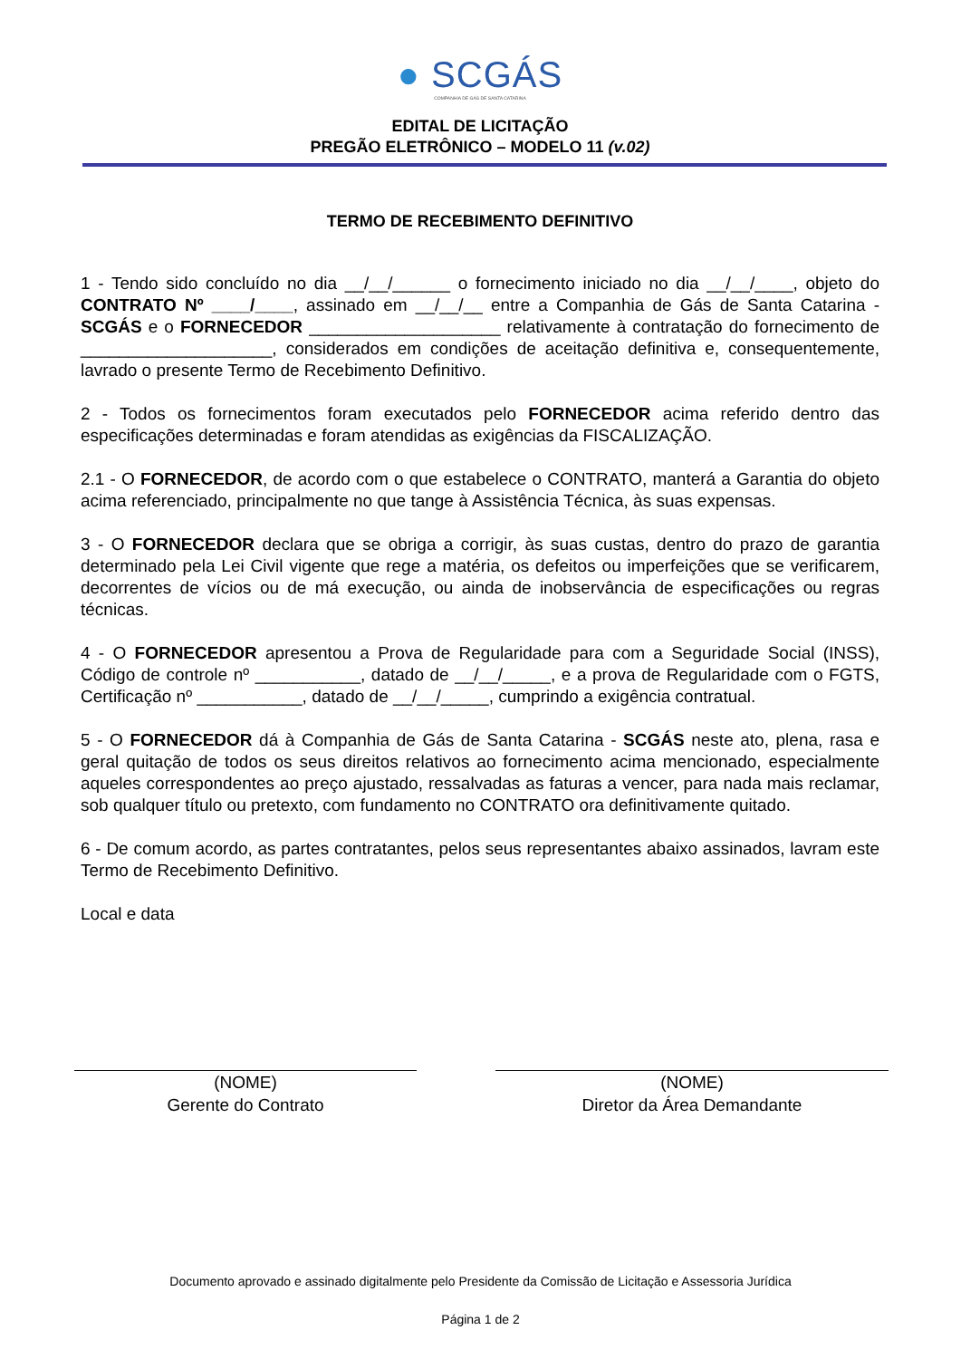● SCGÁS
COMPANHIA DE GÁS DE SANTA CATARINA
EDITAL DE LICITAÇÃO
PREGÃO ELETRÔNICO – MODELO 11 (v.02)
TERMO DE RECEBIMENTO DEFINITIVO
1 - Tendo sido concluído no dia __/__/______ o fornecimento iniciado no dia __/__/____, objeto do CONTRATO Nº ____/____, assinado em __/__/__ entre a Companhia de Gás de Santa Catarina - SCGÁS e o FORNECEDOR ____________________ relativamente à contratação do fornecimento de ____________________, considerados em condições de aceitação definitiva e, consequentemente, lavrado o presente Termo de Recebimento Definitivo.
2 - Todos os fornecimentos foram executados pelo FORNECEDOR acima referido dentro das especificações determinadas e foram atendidas as exigências da FISCALIZAÇÃO.
2.1 - O FORNECEDOR, de acordo com o que estabelece o CONTRATO, manterá a Garantia do objeto acima referenciado, principalmente no que tange à Assistência Técnica, às suas expensas.
3 - O FORNECEDOR declara que se obriga a corrigir, às suas custas, dentro do prazo de garantia determinado pela Lei Civil vigente que rege a matéria, os defeitos ou imperfeições que se verificarem, decorrentes de vícios ou de má execução, ou ainda de inobservância de especificações ou regras técnicas.
4 - O FORNECEDOR apresentou a Prova de Regularidade para com a Seguridade Social (INSS), Código de controle nº ___________, datado de __/__/_____, e a prova de Regularidade com o FGTS, Certificação nº ___________, datado de __/__/_____, cumprindo a exigência contratual.
5 - O FORNECEDOR dá à Companhia de Gás de Santa Catarina - SCGÁS neste ato, plena, rasa e geral quitação de todos os seus direitos relativos ao fornecimento acima mencionado, especialmente aqueles correspondentes ao preço ajustado, ressalvadas as faturas a vencer, para nada mais reclamar, sob qualquer título ou pretexto, com fundamento no CONTRATO ora definitivamente quitado.
6 - De comum acordo, as partes contratantes, pelos seus representantes abaixo assinados, lavram este Termo de Recebimento Definitivo.
Local e data
(NOME)
Gerente do Contrato
(NOME)
Diretor da Área Demandante
Documento aprovado e assinado digitalmente pelo Presidente da Comissão de Licitação e Assessoria Jurídica
Página 1 de 2